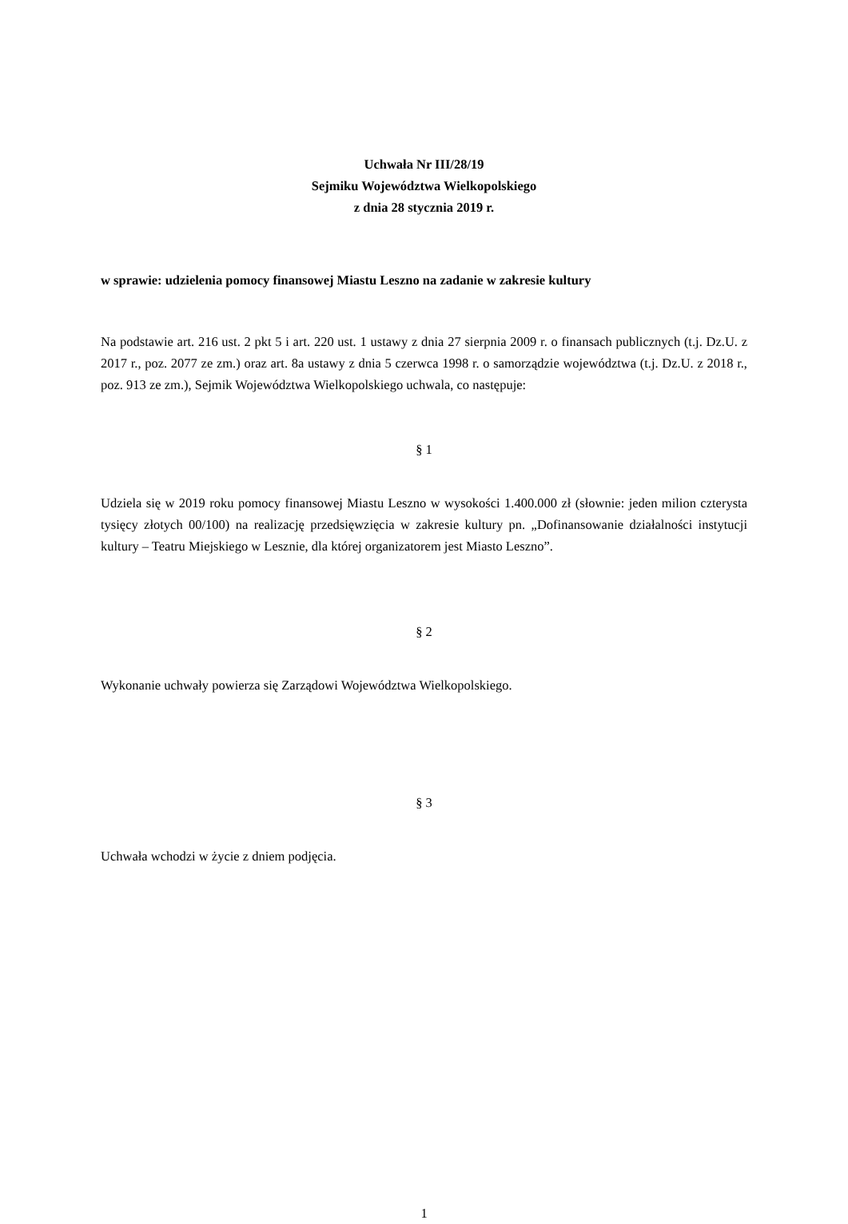Uchwała Nr III/28/19
Sejmiku Województwa Wielkopolskiego
z dnia 28 stycznia 2019 r.
w sprawie: udzielenia pomocy finansowej Miastu Leszno na zadanie w zakresie kultury
Na podstawie art. 216 ust. 2 pkt 5 i art. 220 ust. 1 ustawy z dnia 27 sierpnia 2009 r. o finansach publicznych (t.j. Dz.U. z 2017 r., poz. 2077 ze zm.) oraz art. 8a ustawy z dnia 5 czerwca 1998 r. o samorządzie województwa (t.j. Dz.U. z 2018 r., poz. 913 ze zm.), Sejmik Województwa Wielkopolskiego uchwala, co następuje:
§ 1
Udziela się w 2019 roku pomocy finansowej Miastu Leszno w wysokości 1.400.000 zł (słownie: jeden milion czterysta tysięcy złotych 00/100) na realizację przedsięwzięcia w zakresie kultury pn. „Dofinansowanie działalności instytucji kultury – Teatru Miejskiego w Lesznie, dla której organizatorem jest Miasto Leszno”.
§ 2
Wykonanie uchwały powierza się Zarządowi Województwa Wielkopolskiego.
§ 3
Uchwała wchodzi w życie z dniem podjęcia.
1